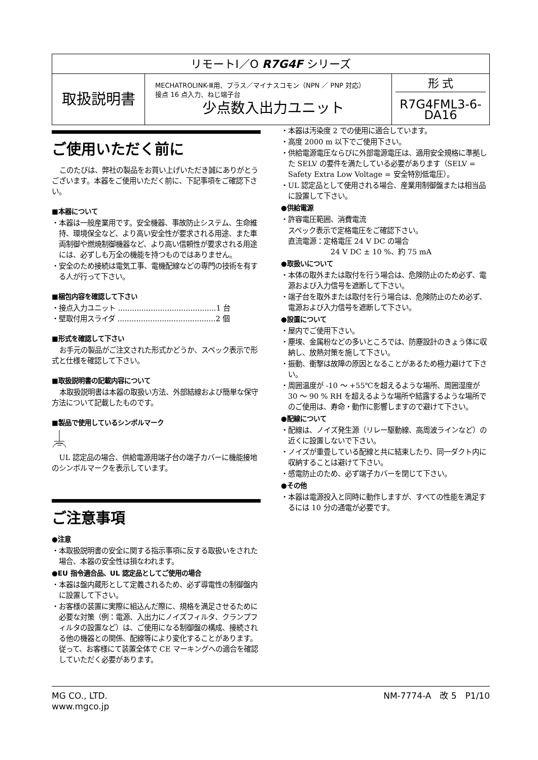| リモートI／O R7G4F シリーズ | | |
| 取扱説明書 | MECHATROLINK-Ⅲ用、プラス／マイナスコモン（NPN ／ PNP 対応） 接点 16 点入力、ねじ端子台 少点数入出力ユニット | 形 式 R7G4FML3-6-DA16 |
ご使用いただく前に
このたびは、弊社の製品をお買い上げいただき誠にありがとうございます。本器をご使用いただく前に、下記事項をご確認下さい。
■本器について
・本器は一般産業用です。安全機器、事故防止システム、生命維持、環境保全など、より高い安全性が要求される用途、また車両制御や燃焼制御機器など、より高い信頼性が要求される用途には、必ずしも万全の機能を持つものではありません。
・安全のため接続は電気工事、電機配線などの専門の技術を有する人が行って下さい。
■梱包内容を確認して下さい
・接点入力ユニット ..........................................1 台
・壁取付用スライダ ..........................................2 個
■形式を確認して下さい
お手元の製品がご注文された形式かどうか、スペック表示で形式と仕様を確認して下さい。
■取扱説明書の記載内容について
本取扱説明書は本器の取扱い方法、外部結線および簡単な保守方法について記載したものです。
■製品で使用しているシンボルマーク
UL 認定品の場合、供給電源用端子台の端子カバーに機能接地のシンボルマークを表示しています。
ご注意事項
●注意
・本取扱説明書の安全に関する指示事項に反する取扱いをされた場合、本器の安全性は損なわれます。
●EU 指令適合品、UL 認定品としてご使用の場合
・本器は盤内蔵形として定義されるため、必ず導電性の制御盤内に設置して下さい。
・お客様の装置に実際に組込んだ際に、規格を満足させるために必要な対策（例：電源、入出力にノイズフィルタ、クランプフィルタの設置など）は、ご使用になる制御盤の構成、接続される他の機器との関係、配線等により変化することがあります。従って、お客様にて装置全体で CE マーキングへの適合を確認していただく必要があります。
・本器は汚染度 2 での使用に適合しています。
・高度 2000 m 以下でご使用下さい。
・供給電源電圧ならびに外部電源電圧は、適用安全規格に準拠した SELV の要件を満たしている必要があります（SELV = Safety Extra Low Voltage = 安全特別低電圧）。
・UL 認定品として使用される場合、産業用制御盤または相当品に設置して下さい。
●供給電源
・許容電圧範囲、消費電流
スペック表示で定格電圧をご確認下さい。
直流電源：定格電圧 24 V DC の場合
24 V DC ± 10 %、約 75 mA
●取扱いについて
・本体の取外または取付を行う場合は、危険防止のため必ず、電源および入力信号を遮断して下さい。
・端子台を取外または取付を行う場合は、危険防止のため必ず、電源および入力信号を遮断して下さい。
●設置について
・屋内でご使用下さい。
・塵埃、金属粉などの多いところでは、防塵設計のきょう体に収納し、放熱対策を施して下さい。
・振動、衝撃は故障の原因となることがあるため極力避けて下さい。
・周囲温度が -10 ～ +55℃を超えるような場所、周囲湿度が 30 ～ 90 % RH を超えるような場所や結露するような場所でのご使用は、寿命・動作に影響しますので避けて下さい。
●配線について
・配線は、ノイズ発生源（リレー駆動線、高周波ラインなど）の近くに設置しないで下さい。
・ノイズが重畳している配線と共に結束したり、同一ダクト内に収納することは避けて下さい。
・感電防止のため、必ず端子カバーを閉じて下さい。
●その他
・本器は電源投入と同時に動作しますが、すべての性能を満足するには 10 分の通電が必要です。
MG CO., LTD.
www.mgco.jp
NM-7774-A　改 5　P1/10